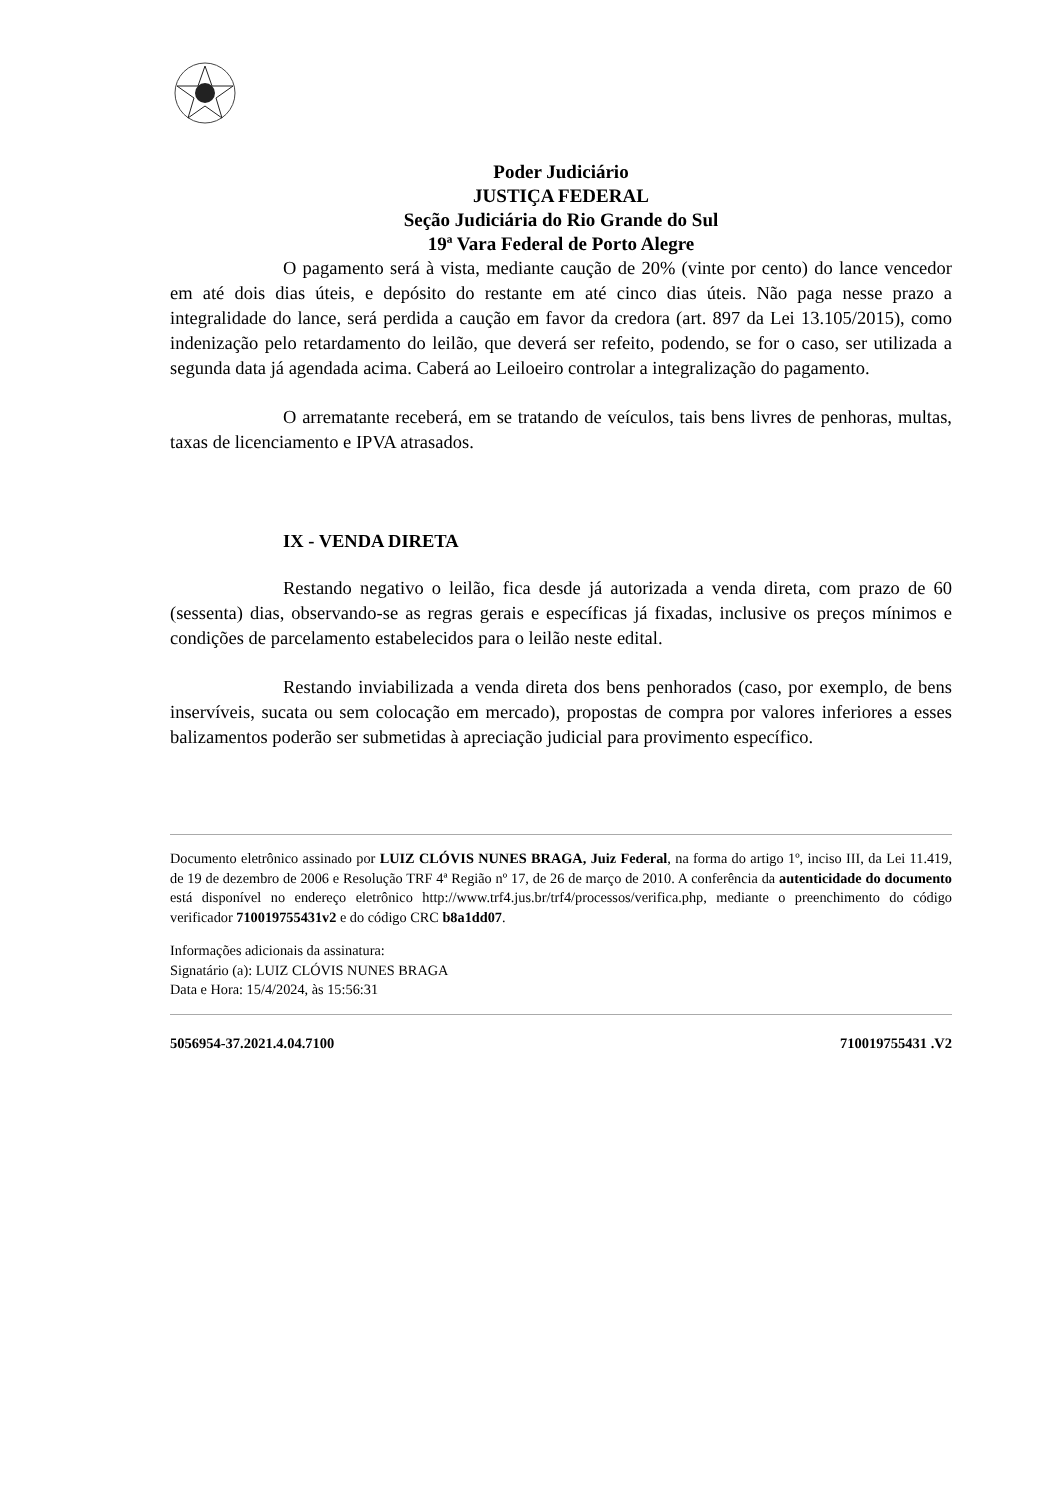Poder Judiciário
JUSTIÇA FEDERAL
Seção Judiciária do Rio Grande do Sul
19ª Vara Federal de Porto Alegre
O pagamento será à vista, mediante caução de 20% (vinte por cento) do lance vencedor em até dois dias úteis, e depósito do restante em até cinco dias úteis. Não paga nesse prazo a integralidade do lance, será perdida a caução em favor da credora (art. 897 da Lei 13.105/2015), como indenização pelo retardamento do leilão, que deverá ser refeito, podendo, se for o caso, ser utilizada a segunda data já agendada acima. Caberá ao Leiloeiro controlar a integralização do pagamento.
O arrematante receberá, em se tratando de veículos, tais bens livres de penhoras, multas, taxas de licenciamento e IPVA atrasados.
IX - VENDA DIRETA
Restando negativo o leilão, fica desde já autorizada a venda direta, com prazo de 60 (sessenta) dias, observando-se as regras gerais e específicas já fixadas, inclusive os preços mínimos e condições de parcelamento estabelecidos para o leilão neste edital.
Restando inviabilizada a venda direta dos bens penhorados (caso, por exemplo, de bens inservíveis, sucata ou sem colocação em mercado), propostas de compra por valores inferiores a esses balizamentos poderão ser submetidas à apreciação judicial para provimento específico.
Documento eletrônico assinado por LUIZ CLÓVIS NUNES BRAGA, Juiz Federal, na forma do artigo 1º, inciso III, da Lei 11.419, de 19 de dezembro de 2006 e Resolução TRF 4ª Região nº 17, de 26 de março de 2010. A conferência da autenticidade do documento está disponível no endereço eletrônico http://www.trf4.jus.br/trf4/processos/verifica.php, mediante o preenchimento do código verificador 710019755431v2 e do código CRC b8a1dd07.
Informações adicionais da assinatura:
Signatário (a): LUIZ CLÓVIS NUNES BRAGA
Data e Hora: 15/4/2024, às 15:56:31
5056954-37.2021.4.04.7100 710019755431 .V2